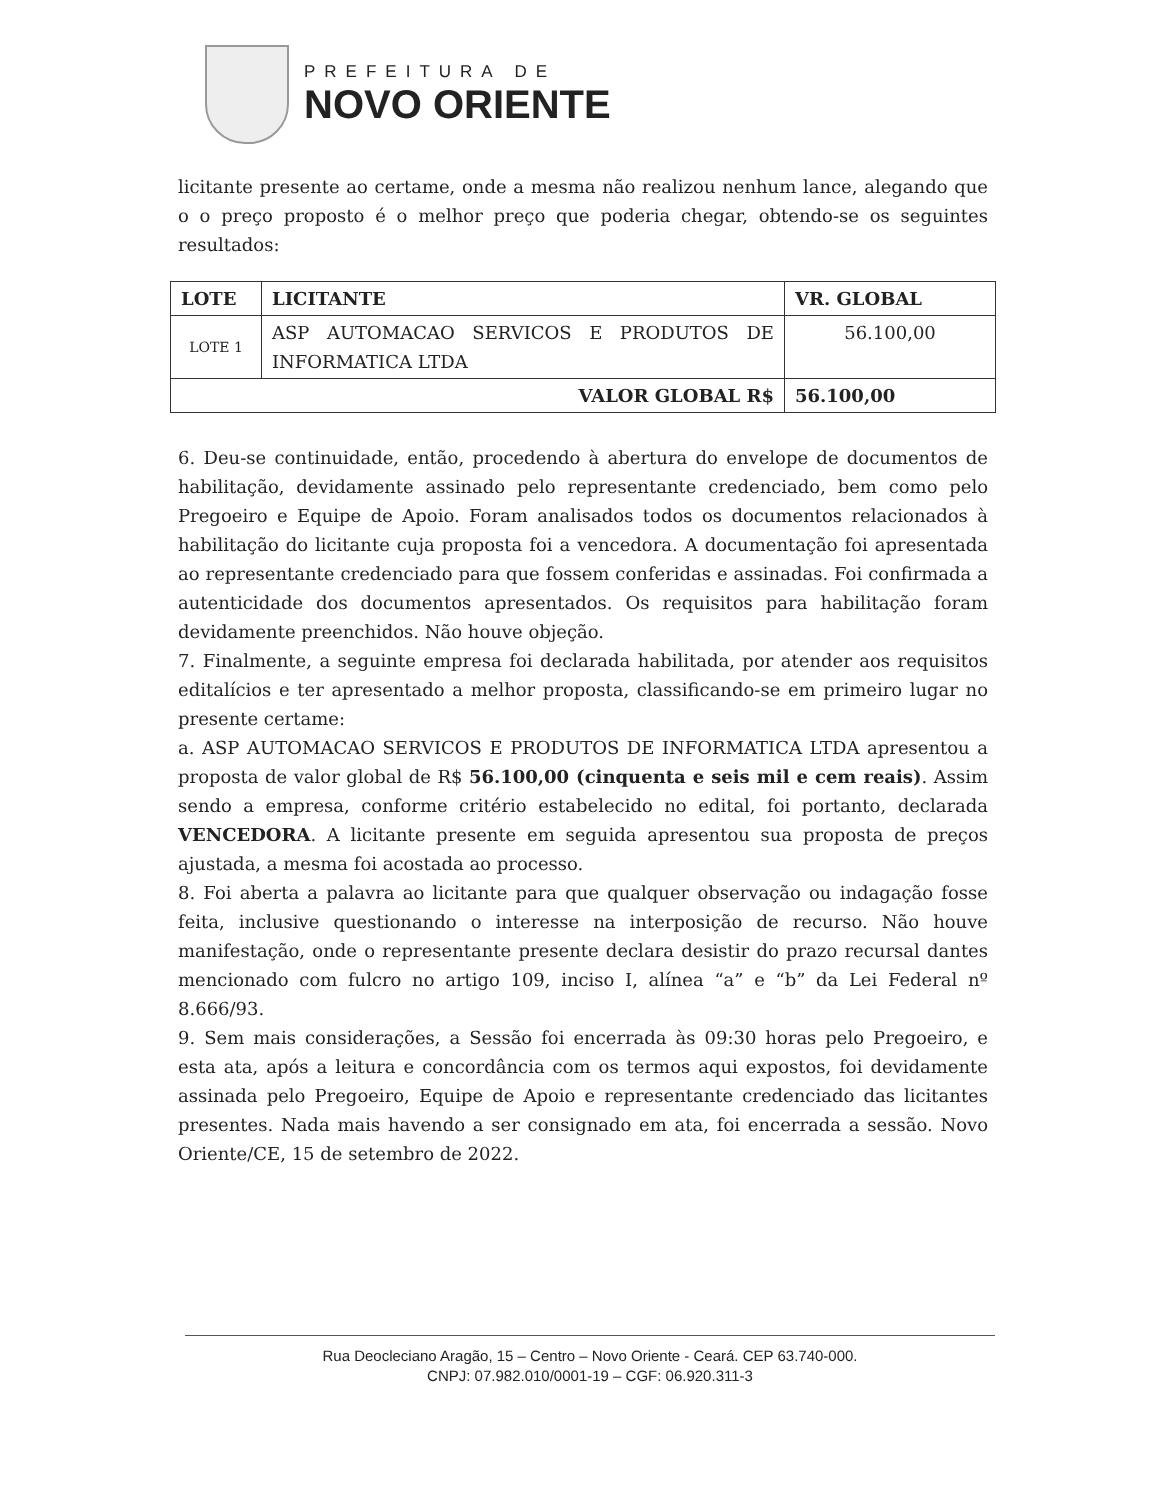PREFEITURA DE
NOVO ORIENTE
licitante presente ao certame, onde a mesma não realizou nenhum lance, alegando que o o preço proposto é o melhor preço que poderia chegar, obtendo-se os seguintes resultados:
| LOTE | LICITANTE | VR. GLOBAL |
| --- | --- | --- |
| LOTE 1 | ASP AUTOMACAO SERVICOS E PRODUTOS DE INFORMATICA LTDA | 56.100,00 |
| VALOR GLOBAL R$ | | 56.100,00 |
6. Deu-se continuidade, então, procedendo à abertura do envelope de documentos de habilitação, devidamente assinado pelo representante credenciado, bem como pelo Pregoeiro e Equipe de Apoio. Foram analisados todos os documentos relacionados à habilitação do licitante cuja proposta foi a vencedora. A documentação foi apresentada ao representante credenciado para que fossem conferidas e assinadas. Foi confirmada a autenticidade dos documentos apresentados. Os requisitos para habilitação foram devidamente preenchidos. Não houve objeção.
7. Finalmente, a seguinte empresa foi declarada habilitada, por atender aos requisitos editalícios e ter apresentado a melhor proposta, classificando-se em primeiro lugar no presente certame:
a. ASP AUTOMACAO SERVICOS E PRODUTOS DE INFORMATICA LTDA apresentou a proposta de valor global de R$ 56.100,00 (cinquenta e seis mil e cem reais). Assim sendo a empresa, conforme critério estabelecido no edital, foi portanto, declarada VENCEDORA. A licitante presente em seguida apresentou sua proposta de preços ajustada, a mesma foi acostada ao processo.
8. Foi aberta a palavra ao licitante para que qualquer observação ou indagação fosse feita, inclusive questionando o interesse na interposição de recurso. Não houve manifestação, onde o representante presente declara desistir do prazo recursal dantes mencionado com fulcro no artigo 109, inciso I, alínea “a” e “b” da Lei Federal nº 8.666/93.
9. Sem mais considerações, a Sessão foi encerrada às 09:30 horas pelo Pregoeiro, e esta ata, após a leitura e concordância com os termos aqui expostos, foi devidamente assinada pelo Pregoeiro, Equipe de Apoio e representante credenciado das licitantes presentes. Nada mais havendo a ser consignado em ata, foi encerrada a sessão. Novo Oriente/CE, 15 de setembro de 2022.
Rua Deocleciano Aragão, 15 – Centro – Novo Oriente - Ceará. CEP 63.740-000.
CNPJ: 07.982.010/0001-19 – CGF: 06.920.311-3